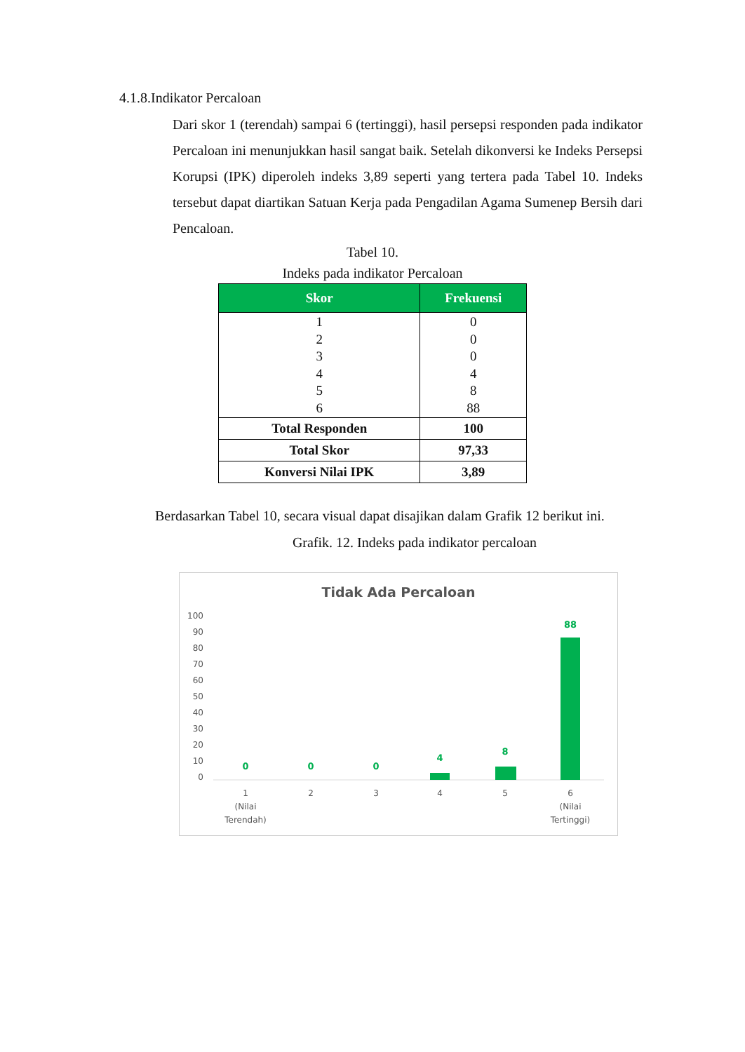4.1.8.Indikator Percaloan
Dari skor 1 (terendah) sampai 6 (tertinggi), hasil persepsi responden pada indikator Percaloan ini menunjukkan hasil sangat baik. Setelah dikonversi ke Indeks Persepsi Korupsi (IPK) diperoleh indeks 3,89 seperti yang tertera pada Tabel 10. Indeks tersebut dapat diartikan Satuan Kerja pada Pengadilan Agama Sumenep Bersih dari Pencaloan.
Tabel 10.
Indeks pada indikator Percaloan
| Skor | Frekuensi |
| --- | --- |
| 1 2 3 4 5 6 | 0 0 0 4 8 88 |
| Total Responden | 100 |
| Total Skor | 97,33 |
| Konversi Nilai IPK | 3,89 |
Berdasarkan Tabel 10, secara visual dapat disajikan dalam Grafik 12 berikut ini.
Grafik. 12. Indeks pada indikator percaloan
Tidak Ada Percaloan
100
90
80
70
60
50
40
30
20
10
0
0
0
0
4
8
88
1
(Nilai
Terendah)
2
3
4
5
6
(Nilai
Tertinggi)